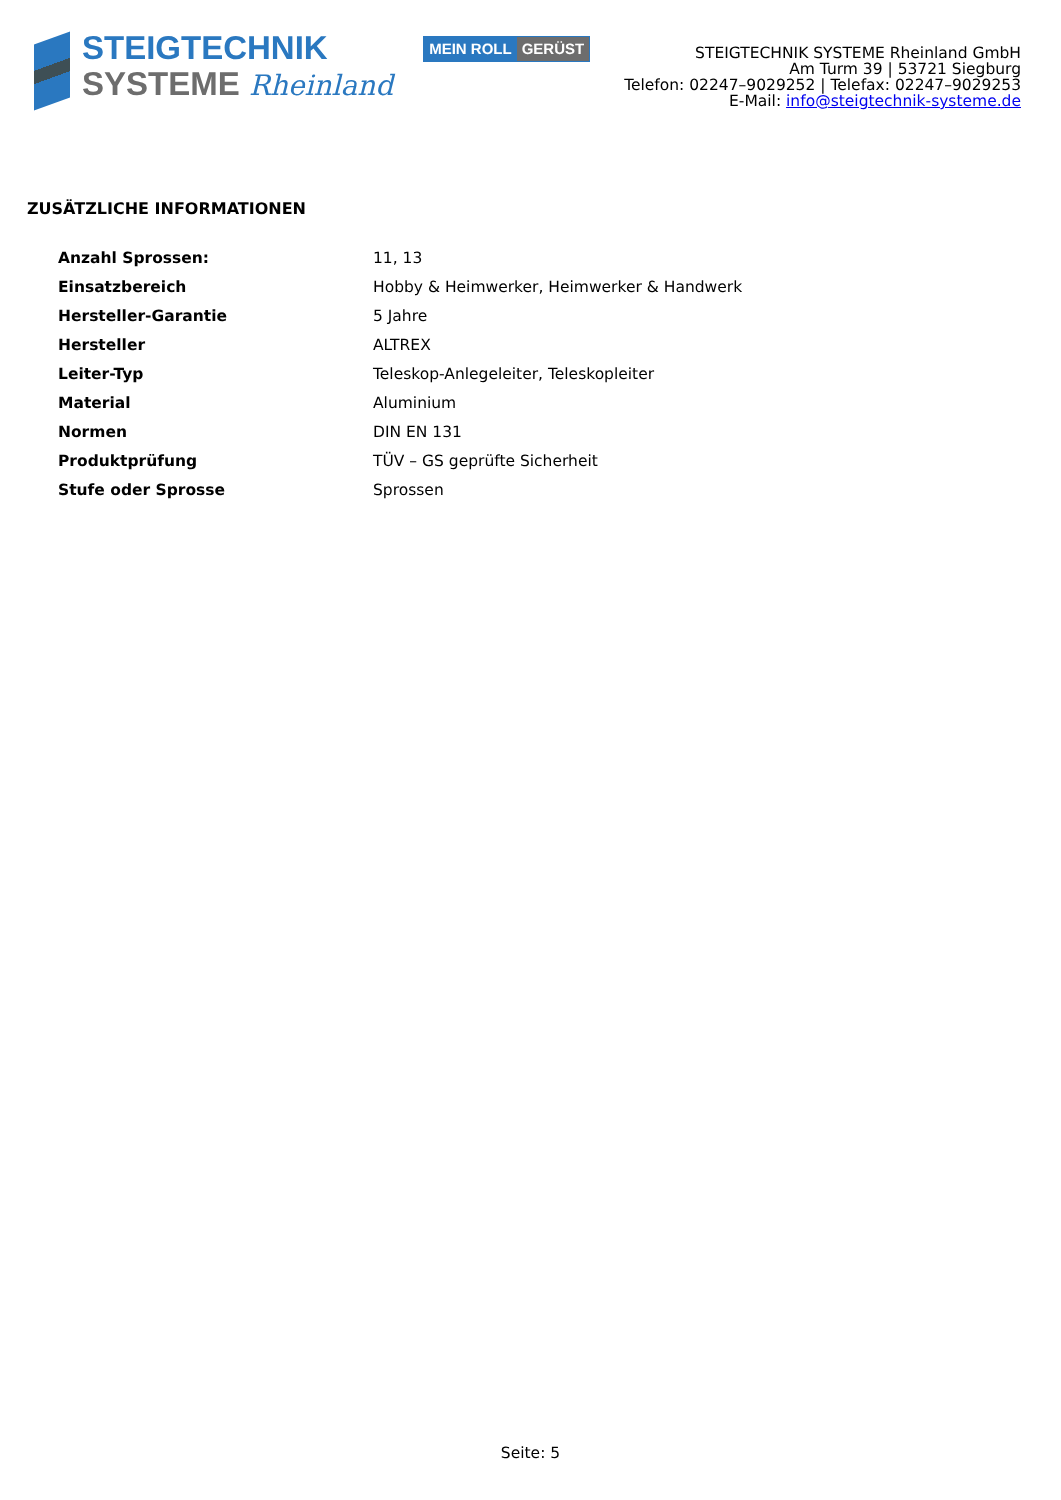STEIGTECHNIK
SYSTEME Rheinland
MEIN ROLL GERÜST
STEIGTECHNIK SYSTEME Rheinland GmbH
Am Turm 39 | 53721 Siegburg
Telefon: 02247–9029252 | Telefax: 02247–9029253
E-Mail: info@steigtechnik-systeme.de
ZUSÄTZLICHE INFORMATIONEN
| Anzahl Sprossen: | 11, 13 |
| Einsatzbereich | Hobby & Heimwerker, Heimwerker & Handwerk |
| Hersteller-Garantie | 5 Jahre |
| Hersteller | ALTREX |
| Leiter-Typ | Teleskop-Anlegeleiter, Teleskopleiter |
| Material | Aluminium |
| Normen | DIN EN 131 |
| Produktprüfung | TÜV – GS geprüfte Sicherheit |
| Stufe oder Sprosse | Sprossen |
Seite: 5